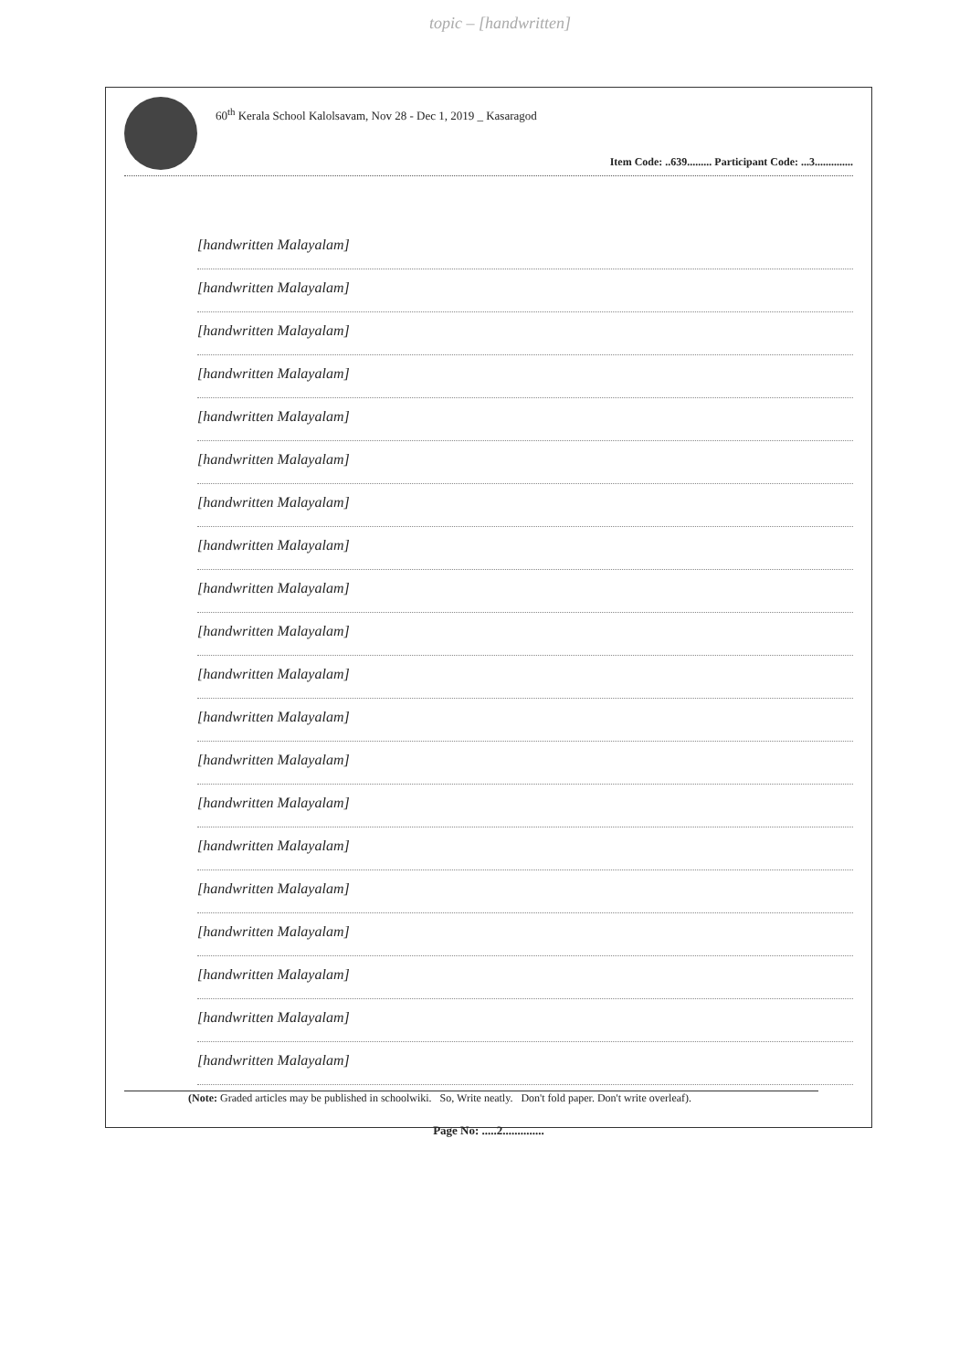topic – [handwritten]
60<sup>th</sup> Kerala School Kalolsavam, Nov 28 - Dec 1, 2019 _ Kasaragod
Item Code: ..639......... Participant Code: ...3..............
[handwritten Malayalam]
[handwritten Malayalam]
[handwritten Malayalam]
[handwritten Malayalam]
[handwritten Malayalam]
[handwritten Malayalam]
[handwritten Malayalam]
[handwritten Malayalam]
[handwritten Malayalam]
[handwritten Malayalam]
[handwritten Malayalam]
[handwritten Malayalam]
[handwritten Malayalam]
[handwritten Malayalam]
[handwritten Malayalam]
[handwritten Malayalam]
[handwritten Malayalam]
[handwritten Malayalam]
[handwritten Malayalam]
[handwritten Malayalam]
(Note: Graded articles may be published in schoolwiki. So, Write neatly. Don't fold paper. Don't write overleaf).
Page No: .....2..............